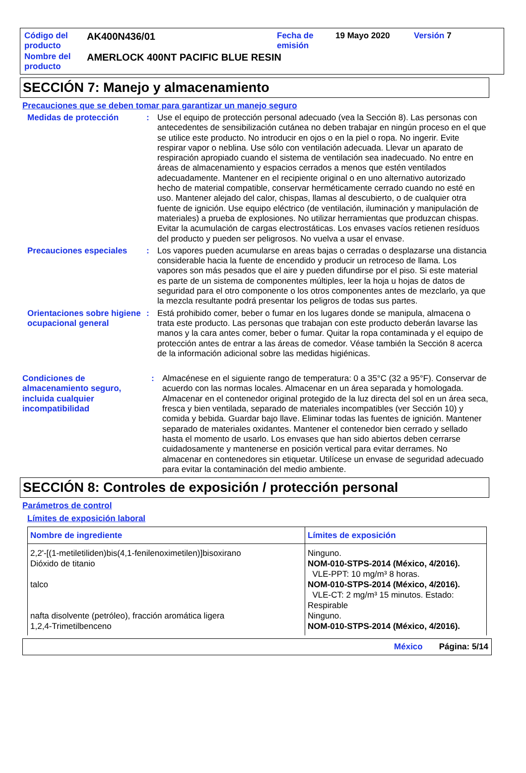| Código del producto | AK400N436/01 | Fecha de emisión | 19 Mayo 2020 | Versión 7 |
| Nombre del producto | AMERLOCK 400NT PACIFIC BLUE RESIN | | | |
SECCIÓN 7: Manejo y almacenamiento
Precauciones que se deben tomar para garantizar un manejo seguro
Medidas de protección : Use el equipo de protección personal adecuado (vea la Sección 8). Las personas con antecedentes de sensibilización cutánea no deben trabajar en ningún proceso en el que se utilice este producto. No introducir en ojos o en la piel o ropa. No ingerir. Evite respirar vapor o neblina. Use sólo con ventilación adecuada. Llevar un aparato de respiración apropiado cuando el sistema de ventilación sea inadecuado. No entre en áreas de almacenamiento y espacios cerrados a menos que estén ventilados adecuadamente. Mantener en el recipiente original o en uno alternativo autorizado hecho de material compatible, conservar herméticamente cerrado cuando no esté en uso. Mantener alejado del calor, chispas, llamas al descubierto, o de cualquier otra fuente de ignición. Use equipo eléctrico (de ventilación, iluminación y manipulación de materiales) a prueba de explosiones. No utilizar herramientas que produzcan chispas. Evitar la acumulación de cargas electrostáticas. Los envases vacíos retienen resíduos del producto y pueden ser peligrosos. No vuelva a usar el envase.
Precauciones especiales : Los vapores pueden acumularse en areas bajas o cerradas o desplazarse una distancia considerable hacia la fuente de encendido y producir un retroceso de llama. Los vapores son más pesados que el aire y pueden difundirse por el piso. Si este material es parte de un sistema de componentes múltiples, leer la hoja u hojas de datos de seguridad para el otro componente o los otros componentes antes de mezclarlo, ya que la mezcla resultante podrá presentar los peligros de todas sus partes.
Orientaciones sobre higiene ocupacional general
: Está prohibido comer, beber o fumar en los lugares donde se manipula, almacena o trata este producto. Las personas que trabajan con este producto deberán lavarse las manos y la cara antes comer, beber o fumar. Quitar la ropa contaminada y el equipo de protección antes de entrar a las áreas de comedor. Véase también la Sección 8 acerca de la información adicional sobre las medidas higiénicas.
Condiciones de almacenamiento seguro, incluida cualquier incompatibilidad
: Almacénese en el siguiente rango de temperatura: 0 a 35°C (32 a 95°F). Conservar de acuerdo con las normas locales. Almacenar en un área separada y homologada. Almacenar en el contenedor original protegido de la luz directa del sol en un área seca, fresca y bien ventilada, separado de materiales incompatibles (ver Sección 10) y comida y bebida. Guardar bajo llave. Eliminar todas las fuentes de ignición. Mantener separado de materiales oxidantes. Mantener el contenedor bien cerrado y sellado hasta el momento de usarlo. Los envases que han sido abiertos deben cerrarse cuidadosamente y mantenerse en posición vertical para evitar derrames. No almacenar en contenedores sin etiquetar. Utilícese un envase de seguridad adecuado para evitar la contaminación del medio ambiente.
SECCIÓN 8: Controles de exposición / protección personal
Parámetros de control
Límites de exposición laboral
| Nombre de ingrediente | Límites de exposición |
| --- | --- |
| 2,2'-[(1-metiletiliden)bis(4,1-fenilenoximetilen)]bisoxirano Dióxido de titanio talco nafta disolvente (petróleo), fracción aromática ligera 1,2,4-Trimetilbenceno | Ninguno. NOM-010-STPS-2014 (México, 4/2016). VLE-PPT: 10 mg/m³ 8 horas. NOM-010-STPS-2014 (México, 4/2016). VLE-CT: 2 mg/m³ 15 minutos. Estado: Respirable Ninguno. NOM-010-STPS-2014 (México, 4/2016). |
México Página: 5/14